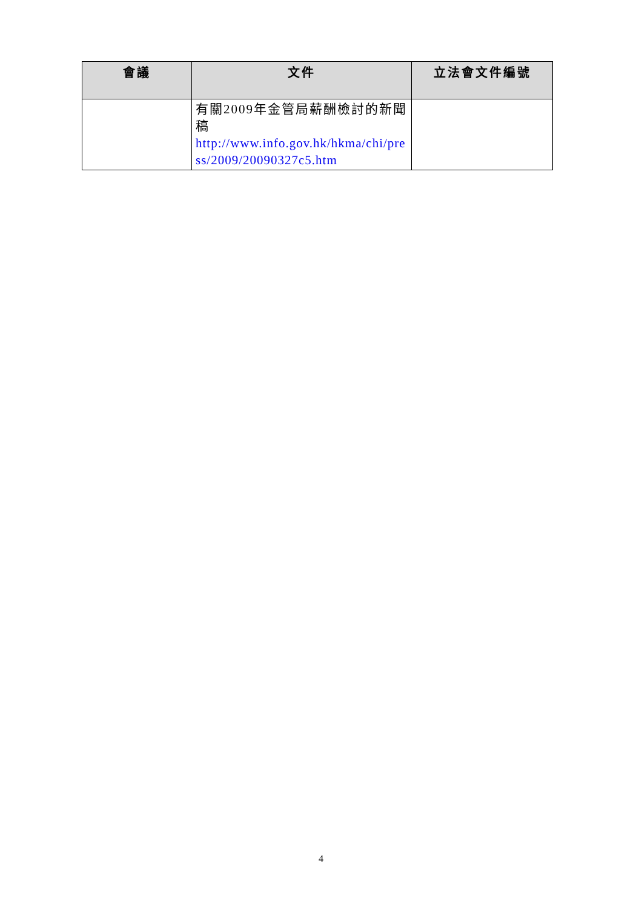| 會議 | 文件 | 立法會文件編號 |
| --- | --- | --- |
| | 有關2009年金管局薪酬檢討的新聞稿 http://www.info.gov.hk/hkma/chi/press/2009/20090327c5.htm | |
4